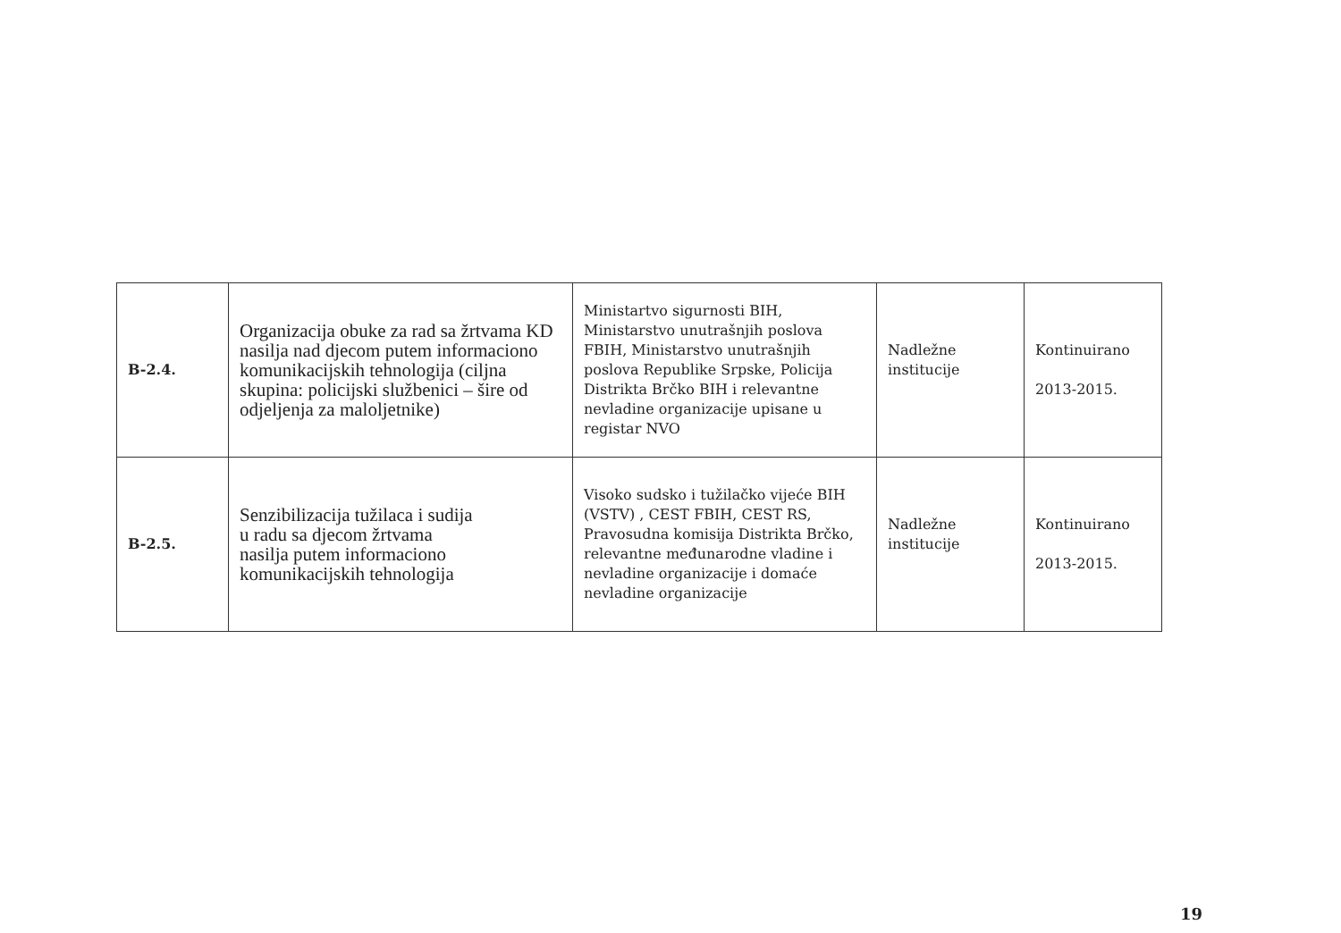| B-2.4. | Organizacija obuke za rad sa žrtvama KD nasilja nad djecom putem informaciono komunikacijskih tehnologija (ciljna skupina: policijski službenici – šire od odjeljenja za maloljetnike) | Ministartvo sigurnosti BIH, Ministarstvo unutrašnjih poslova FBIH, Ministarstvo unutrašnjih poslova Republike Srpske, Policija Distrikta Brčko BIH i relevantne nevladine organizacije upisane u registar NVO | Nadležne institucije | Kontinuirano 2013-2015. |
| B-2.5. | Senzibilizacija tužilaca i sudija u radu sa djecom žrtvama nasilja putem informaciono komunikacijskih tehnologija | Visoko sudsko i tužilačko vijeće BIH (VSTV) , CEST FBIH, CEST RS, Pravosudna komisija Distrikta Brčko, relevantne međunarodne vladine i nevladine organizacije i domaće nevladine organizacije | Nadležne institucije | Kontinuirano 2013-2015. |
19